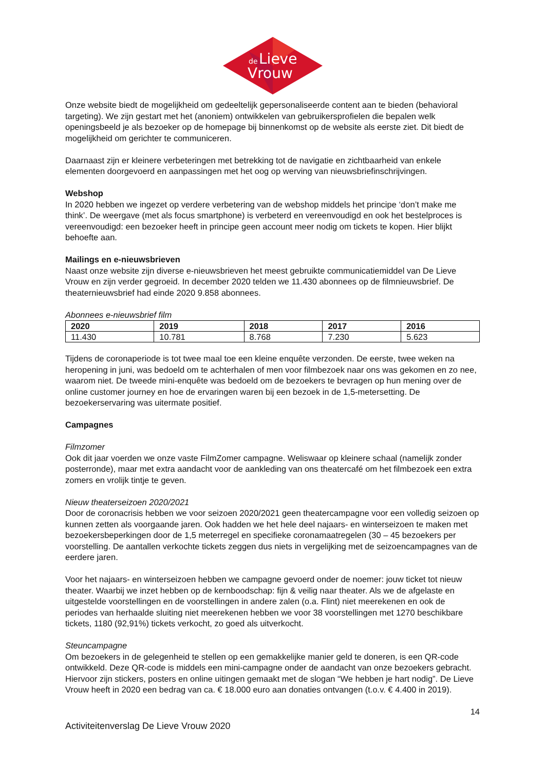de
Lieve
Vrouw
Onze website biedt de mogelijkheid om gedeeltelijk gepersonaliseerde content aan te bieden (behavioral targeting). We zijn gestart met het (anoniem) ontwikkelen van gebruikersprofielen die bepalen welk openingsbeeld je als bezoeker op de homepage bij binnenkomst op de website als eerste ziet. Dit biedt de mogelijkheid om gerichter te communiceren.
Daarnaast zijn er kleinere verbeteringen met betrekking tot de navigatie en zichtbaarheid van enkele elementen doorgevoerd en aanpassingen met het oog op werving van nieuwsbriefinschrijvingen.
Webshop
In 2020 hebben we ingezet op verdere verbetering van de webshop middels het principe ‘don’t make me think’. De weergave (met als focus smartphone) is verbeterd en vereenvoudigd en ook het bestelproces is vereenvoudigd: een bezoeker heeft in principe geen account meer nodig om tickets te kopen. Hier blijkt behoefte aan.
Mailings en e-nieuwsbrieven
Naast onze website zijn diverse e-nieuwsbrieven het meest gebruikte communicatiemiddel van De Lieve Vrouw en zijn verder gegroeid. In december 2020 telden we 11.430 abonnees op de filmnieuwsbrief. De theaternieuwsbrief had einde 2020 9.858 abonnees.
Abonnees e-nieuwsbrief film
| 2020 | 2019 | 2018 | 2017 | 2016 |
| --- | --- | --- | --- | --- |
| 11.430 | 10.781 | 8.768 | 7.230 | 5.623 |
Tijdens de coronaperiode is tot twee maal toe een kleine enquête verzonden. De eerste, twee weken na heropening in juni, was bedoeld om te achterhalen of men voor filmbezoek naar ons was gekomen en zo nee, waarom niet. De tweede mini-enquête was bedoeld om de bezoekers te bevragen op hun mening over de online customer journey en hoe de ervaringen waren bij een bezoek in de 1,5-metersetting. De bezoekerservaring was uitermate positief.
Campagnes
Filmzomer
Ook dit jaar voerden we onze vaste FilmZomer campagne. Weliswaar op kleinere schaal (namelijk zonder posterronde), maar met extra aandacht voor de aankleding van ons theatercafé om het filmbezoek een extra zomers en vrolijk tintje te geven.
Nieuw theaterseizoen 2020/2021
Door de coronacrisis hebben we voor seizoen 2020/2021 geen theatercampagne voor een volledig seizoen op kunnen zetten als voorgaande jaren. Ook hadden we het hele deel najaars- en winterseizoen te maken met bezoekersbeperkingen door de 1,5 meterregel en specifieke coronamaatregelen (30 – 45 bezoekers per voorstelling. De aantallen verkochte tickets zeggen dus niets in vergelijking met de seizoencampagnes van de eerdere jaren.
Voor het najaars- en winterseizoen hebben we campagne gevoerd onder de noemer: jouw ticket tot nieuw theater. Waarbij we inzet hebben op de kernboodschap: fijn & veilig naar theater. Als we de afgelaste en uitgestelde voorstellingen en de voorstellingen in andere zalen (o.a. Flint) niet meerekenen en ook de periodes van herhaalde sluiting niet meerekenen hebben we voor 38 voorstellingen met 1270 beschikbare tickets, 1180 (92,91%) tickets verkocht, zo goed als uitverkocht.
Steuncampagne
Om bezoekers in de gelegenheid te stellen op een gemakkelijke manier geld te doneren, is een QR-code ontwikkeld. Deze QR-code is middels een mini-campagne onder de aandacht van onze bezoekers gebracht. Hiervoor zijn stickers, posters en online uitingen gemaakt met de slogan “We hebben je hart nodig”. De Lieve Vrouw heeft in 2020 een bedrag van ca. € 18.000 euro aan donaties ontvangen (t.o.v. € 4.400 in 2019).
14
Activiteitenverslag De Lieve Vrouw 2020